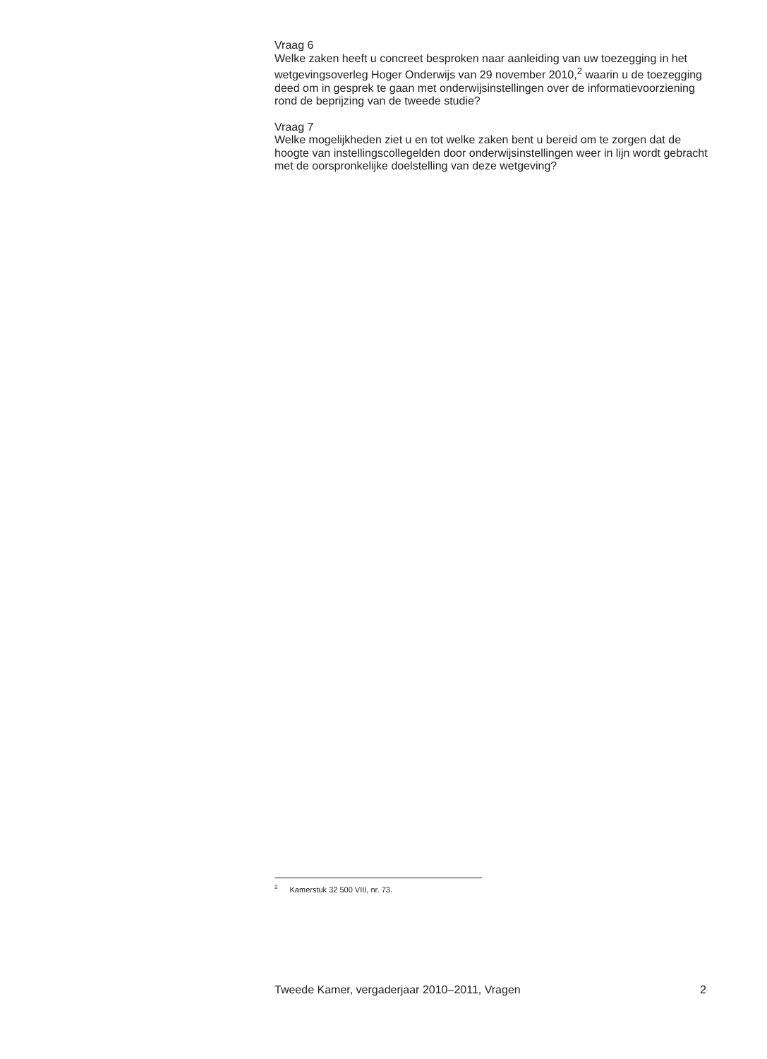Vraag 6
Welke zaken heeft u concreet besproken naar aanleiding van uw toezegging in het wetgevingsoverleg Hoger Onderwijs van 29 november 2010,<sup>2</sup> waarin u de toezegging deed om in gesprek te gaan met onderwijsinstellingen over de informatievoorziening rond de beprijzing van de tweede studie?
Vraag 7
Welke mogelijkheden ziet u en tot welke zaken bent u bereid om te zorgen dat de hoogte van instellingscollegelden door onderwijsinstellingen weer in lijn wordt gebracht met de oorspronkelijke doelstelling van deze wetgeving?
<sup>2</sup> Kamerstuk 32 500 VIII, nr. 73.
Tweede Kamer, vergaderjaar 2010–2011, Vragen 2